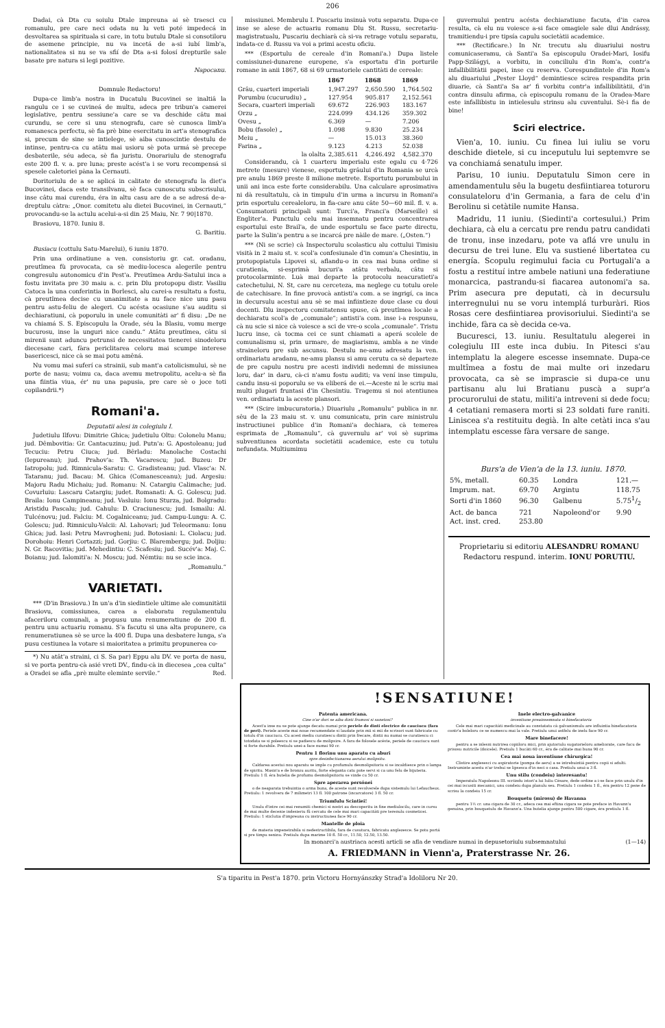206
Dadai, cà Dta cu soiulu Dtale impreuna ai sè traesci cu romanulu, pre care neci odata nu lu veti poté impedecá in desvoltarea sa spirituala si care, in totu butulu Dtale si consotiloru de asemene principie, nu va incetá de a-si iubí limb'a, nationalitatea si nu se va sfií de Dta a-si folosí drepturile sale basate pre natura si legi pozitive.
Napocanu.
Domnule Redactoru!
Dupa-ce limb'a nostra in Ducatulu Bucovinei se inaltiâ la rangulu ce i se cuvineá de multu, adeca pre tribun'a camerei legislative, pentru sessiune'a care se va deschide câtu mai curundu, se cere si unu stenografu, care sè cunosca limb'a romanesca perfectu, sè fia prè bine esercitatu in art'a stenografica si, precum de sine se intielege, sè aiba cunoscintie destulu de intinse, pentru-ca cu atâtu mai usioru sè pota urmá sè precepe desbaterile, séu adeca, sè fia juristu. Onorariulu de stenografu este 200 fl. v. a. pre luna; preste acést'a i se voru recompensá si spesele caletoriei pàna la Cernauti.
Doritoriulu de a se aplicá in calitate de stenografu la diet'a Bucovinei, daca este transilvanu, sè faca cunoscutu subscrisului, inse câtu mai curendu, éra in altu casu are de a se adresá de-a-dreptulu càtra: „Onor. comitetu alu dietei Bucovinei, in Cernauti,“ provocandu-se la actulu acelui-a-si din 25 Maiu, Nr. 7 90|1870.
Brasiovu, 1870. Iuniu 8.
G. Baritiu.
Busiacu (cottulu Satu-Marelui), 6 iuniu 1870.
Prin una ordinatiune a ven. consistoriu gr. cat. oradanu, preutîmea fù provocata, ca sè mediu-locesca alegerile pentru congresulu autonomicu d'in Pest'a. Preutîmea Ardu-Satului inca a fostu invitata pre 30 maiu a. c. prin Dlu protopopu distr. Vasiliu Catoca la una conferintia in Borlesci, alu carei-a resultatu a fostu, cà preutîmea decise cu unanimitate a nu face nice unu pasu pentru astu-feliu de alegeri. Cu acésta ocasiune s'au auditu si dechiaratiuni, cà poporulu in unele comunitàti ar' fi disu: „De ne va chiamá S. S. Episcopulu la Orade, séu la Blasiu, vomu merge bucurosu, inse la unguri nice candu.“ Atâtu preutîmea, câtu si mirenii sunt aduncu petrunsi de necessitatea tienerei sinodeloru diecesane cari, fàra periclitarea celoru mai scumpe interese basericesci, nice cà se mai potu amêná.
Nu vomu mai suferí ca strainii, sub mant'a catolicismului, sè ne porte de nasu; voimu ca, daca avemu metropolitu, acelu-a sè fia una fiintia viua, ér' nu una papusia, pre care sè o joce toti copilandrii.*)
Romani'a.
Deputatii alesi in colegiulu I.
Judetiulu Ilfovu: Dimitrie Ghica; judetiulu Oltu: Colonelu Manu; jud. Dêmbovitia: Gr. Cantacuzinu; jud. Putn'a: G. Apostoleanu; jud Tecuciu: Petru Ciuca; jud. Bêrladu: Manolache Costachi (Iepureanu); jud. Prahov'a: Th. Vacarescu; jud. Buzeu: Dr Iatropolu; jud. Rimnicula-Saratu: C. Gradisteanu; jud. Vlasc'a: N. Tataranu; jud. Bacau: M. Ghica (Comanesceanu); jud. Argesiu: Majoru Radu Michaiu; jud. Romanu: N. Catargiu Calimache; jud. Covurluiu: Lascaru Catargiu; judet. Romanati: A. G. Golescu; jud. Braila: Ionu Campineanu; jud. Vasluiu: Ionu Sturza, jud. Bolgradu: Aristidu Pascalu; jud. Cahulu: D. Craciunescu; jud. Ismailu: Al. Tulcénovu; jud. Falciu: M. Cogalniceanu; jud. Campu-Lungu: A. C. Golescu; jud. Rimniculu-Valcii: Al. Lahovari; jud Teleormanu: Ionu Ghica; jud. Iasi: Petru Mavrogheni; jud. Botosiani: L. Ciolacu; jud. Dorohoiu: Henri Cortazzi; jud. Gorjiu: C. Blarembergu; jud. Doljiu: N. Gr. Racovitia; jud. Mehedintiu: C. Scafesiu; jud. Sucév'a: Maj. C. Boianu; jud. Ialomiti'a: N. Moscu; jud. Némtiu: nu se scie inca.
„Romanulu.“
VARIETATI.
*** (D'in Brasiovu.) In un'a d'in siedintiele ultime ale comunitàtii Brasiovu, comissiunea, carea a elaboratu regulamentulu afaceriloru comunali, a propusu una renumeratiune de 200 fl. pentru unu actuariu romanu. S'a facutu si una alta propunere, ca renumeratiunea sè se urce la 400 fl. Dupa una desbatere lunga, s'a pusu cestiunea la votare si maioritatea a primitu propunerea co-
*) Nu atât'a straini, ci S. Sa par) Eppu alu DV. ve porta de nasu, si ve porta pentru-cà asié vreti DV., findu-cà in diecesea „cea culta“ a Oradei se afla „prè multe eleminte servile.“ Red.
missiunei. Membrulu I. Puscariu insinuà votu separatu. Dupa-ce inse se alese de actuariu romanu Dlu St. Russu, secretariu-magistratualu, Puscariu dechiarà cà si-va retrage votulu separatu, indata-ce d. Russu va voi a primi acestu oficiu.
*** (Esportulu de cereale d'in Romani'a.) Dupa listele comissiunei-dunarene europene, s'a esportatu d'in porturile romane in anii 1867, 68 si 69 urmatoriele cantitàti de cereale:
| | 1867 | 1868 | 1869 |
| --- | --- | --- | --- |
| Grâu, cuarteri imperiali | 1,947.297 | 2,650.590 | 1,764.502 |
| Porumbu (cucurudiu) „ | 127.954 | 905.817 | 2,152.561 |
| Secara, cuarteri imperiali | 69.672 | 226.903 | 183.167 |
| Orzu „ | 224.099 | 434.126 | 359.302 |
| Ovesu „ | 6.369 | — | 7.206 |
| Bobu (fasole) „ | 1.098 | 9.830 | 25.234 |
| Meiu „ | — | 15.013 | 38.360 |
| Farina „ | 9.123 | 4.213 | 52.038 |
| la olalta | 2,385.611 | 4,246.492 | 4,582.370 |
Considerandu, cà 1 cuarteru imperialu este egalu cu 4·726 metrete (mesure) vienese, esportulu grâului d'in Romania se urcà pre anulu 1869 preste 8 milione metrete. Esportutu porumbului in unii ani inca este forte considerabilu. Una calculare aprosimativa ni dà resultatulu, cà in timpulu d'in urma a incursu in Romani'a prin esportulu cerealeloru, in fia-care anu câte 50—60 mil. fl. v. a. Consumatorii principali sunt: Turci'a, Franci'a (Marseille) si Engliter'a. Punctulu celu mai insemnatu pentru concentrarea esportului este Brail'a, de unde esportulu se face parte directu, parte la Sulin'a pentru a se incarcá pre nàile de mare. („Osten.“)
*** (Ni se scrie) cà Inspectorulu scolasticu alu cottului Timisiu visità in 2 maiu st. v. scol'a confesiunale d'in comun'a Chesintiu, in protopopiatula Lipovei si, aflandu-o in cea mai buna ordine si curatienia, si-esprimà bucuri'a atâtu verbalu, câtu si protocolarminte. Luà mai departe la protocolu neacuratieti'a catechetului, N. St, care nu cerceteza, ma neglege cu totulu orele de catechisare. In fine provocà antisti'a com. a se ingrigí, ca inca in decursulu acestui anu sè se mai infiintieze doue clase cu doui docenti. Dlu inspectoru comitatensu spuse, cà preutîmea locale a dechiaratu scol'a de „comunale“; antisti'a com. inse i-a respunsu, cà nu scie si nice cà voiesce a sci de vre-o scola „comunale“. Tristu lucru inse, cà tocma cei ce sunt chiamati a aperá scolele de comunalismu si, prin urmare, de magiarismu, ambla a ne vinde straineloru pre sub ascunsu. Destulu ne-amu adresatu la ven. ordinariatu aradanu, ne-amu plansu si amu cerutu ca sè departeze de pre capulu nostru pre acesti individi nedemni de missiunea loru, dar' in daru, cà-ci n'amu fostu auditi; va vení inse timpulu, candu insu-si poporulu se va eliberá de ei.—Aceste ni le scriu mai multi plugari fruntasi d'in Chesintiu. Tragemu si noi atentiunea ven. ordinariatu la aceste plansori.
*** (Scire imbucuratoria.) Diuariulu „Romanulu“ publica in nr. sêu de la 23 maiu st. v. unu comunicatu, prin care ministrulu instructiunei publice d'in Romani'a dechiara, cà temerea esprimata de „Romanulu“, cà guvernulu ar' voi sè suprima subventiunea acordata societàtii academice, este cu totulu nefundata. Multiumimu
guvernului pentru acésta dechiaratiune facuta, d'in carea resulta, cà elu nu voiesce a-si face omagiele sale dlui Andrássy, tramitiendu-i pre tipsía capulu societàtii academice.
*** (Rectificare.) In Nr. trecutu alu diuariului nostru comunicaseramu, cà Santi'a Sa episcopulu Oradei-Mari, Iosifu Papp-Szilágyi, a vorbitu, in conciliulu d'in Rom'a, contr'a infallibilitàtii papei, inse cu reserva. Corespundintele d'in Rom'a alu diuariului „Pester Lloyd“ demintiesce scirea respandita prin diuarie, cà Santi'a Sa ar' fi vorbitu contr'a infallibilitàtii, d'in contra dinsulu afirma, cà episcopulu romanu de la Oradea-Mare este infallibistu in intielesulu strinsu alu cuventului. Sè-i fia de bine!
Sciri electrice.
Vien'a, 10. iuniu. Cu finea lui iuliu se voru deschide dietele, si cu inceputulu lui septemvre se va conchiamá senatulu imper.
Parisu, 10 iuniu. Deputatulu Simon cere in amendamentulu sêu la bugetu desfiintiarea toturoru consulateloru d'in Germania, a fara de celu d'in Berolinu si cetàtile numite Hansa.
Madridu, 11 iuniu. (Siedinti'a cortesului.) Prim dechiara, cà elu a cercatu pre rendu patru candidati de tronu, inse inzedaru, pote va aflá vre unulu in decursu de trei lune. Elu va sustiené libertatea cu energía. Scopulu regimului facia cu Portugali'a a fostu a restituí intre ambele natiuni una federatiune monarcica, pastrandu-si fiacarea autonomi'a sa. Prim asecura pre deputati, cà in decursulu interregnului nu se voru intemplá turburàri. Rios Rosas cere desfiintiarea provisoriului. Siedinti'a se inchide, fàra ca sè decida ce-va.
Bucuresci, 13. iuniu. Resultatulu alegerei in colegiulu III este inca dubiu. In Pitesci s'au intemplatu la alegere escesse insemnate. Dupa-ce multîmea a fostu de mai multe ori inzedaru provocata, ca sè se imprascie si dupa-ce unu partisanu alu lui Bratianu puscà a supr'a procurorului de statu, militi'a intreveni si dede focu; 4 cetatiani remasera morti si 23 soldati fure raniti. Liniscea s'a restituitu degià. In alte cetàti inca s'au intemplatu escesse fàra versare de sange.
Burs'a de Vien'a de la 13. iuniu. 1870.
| 5%, metall. | 60.35 | Londra | 121.— |
| Imprum. nat. | 69.70 | Argintu | 118.75 |
| Sorti d'in 1860 | 96.30 | Galbenu | 5.751/2 |
| Act. de banca | 721 | Napoleond'or | 9.90 |
| Act. inst. cred. | 253.80 | | |
Proprietariu si editoriu ALESANDRU ROMANU
Redactoru respund. interim. IONU PORUTIU.
!SENSATIUNE!
Patenta americana.
Cine n'ar dori se aiba dinti frumosi si sanetosi?
Acest'a inse nu se pote ajunge decatu numai prin periele de dinti electrice de cauciucu (fara de peri). Periele aceste mai noue recumendate si laudate prin mii si mii de scrisori sunt fabricate cu totulu d'in cauciucu. Cu acest mediu curatiescu dintii prin frecare, dintii nu numai se curatiescu ci totodata se si poleescu si se padiescu de molipsire. A fara de folosele acéste, periele de cauciucu sunt si forte durabile. Pretiulu unei-a face numai 90 cr.
Pentru 1 florinu unu aparatu cu aburi
spre desinfectiunarea aerului molipsitu.
Caldarea acestui nou aparatu se imple cu profumulu desmolipsitoriu si se incaldiesce prin o lampa de spiritu. Masin'a e de bronzu auritu, forte eleganta catu pote servi si ca unu felu de bijuteria. Pretiulu 1 fl. éra butelia de profumu desmolipsitoriu se vinde cu 50 cr.
Spre aperarea persónei
o de neaparata trebuintia o arma buna, de aceste sunt revolverele dupa sistemulu lui Lefaucheux. Pretiulu: 1 revolveru de 7 milimetri 13 fl. 100 patrone (incarcatore) 3 fl. 50 cr.
Triumfulu Scintiei!
Unulu d'intre cei mai renumiti chemici si nostri au descoperitu in fine mediulocilu, care in cursu de mai multe decenie indesieriu fû cercatu de cele mai mari capacitàti pre terenulu cosmeticei. Pretiulu: 1 sticlutia d'impreuna cu instructiunea face 90 cr.
Mantelle de ploia
de materia impenetrabila si nedestructibila, fara de cusutura, fabricatu anglezesce. Se potu portá si pre timpu seninu. Pretiulu dupa marime 10 fl. 50 cr., 11.50, 12.50, 13.50.
Inele electro-galvanice
inventiune preainsemnata si binefacatoria
Cele mai mari capacitàti medicinale au constatatu cà galvanismulu are influintia binefacatoria contr'a boleloru ce se numescu mai la vale. Pretiulu unui astfelu de inelu face 90 cr.
Mare binefacere!
pentru a se inlesni nutrirea copiiloru mici, prin ajutoriulu sugatorieloru ameliorate, care facu de prisosu nutricile (doicele). Pretiulu 1 bucàti 60 cr., éra de calitate mai buna 90 cr.
Cea mai noua inventiune chirurgica!
Clistire anglesesci cu aspiratorie (pompa de aeru) a se intrebuintiá pentru copii si adulti. Instruminte acestu n'ar trebui se lipsesca d'in neci o casa. Pretiulu unui-a 3 fl.
Unu stilu (condeiu) interesantu!
Imperatulu Napoleonu III. scriindu istori'a lui Iuliu Césare, dede ordine a i-se face prin unulu d'in cei mai iscusiti mecanici, unu condeiu dupa planulu seu. Pretiulu 1 condeiu 1 fl., éra pentru 12 pene de scrisu la condeiu 15 cr.
Bouquetu (mirosu) de Havanna
pentru 1½ cr. una cigara de 30 cr., adeca cea mai eftina cigara se pote preface in Havann'a genuina, prin bouquetulu de Havann'a. Una butelia ajunge pentru 500 cigare, éra pretiulu 1 fl.
In monarci'a austriaca acesti articli se afla de vendiare numai in depusetoriulu subsemnatului (1—14)
A. FRIEDMANN in Vienn'a, Praterstrasse Nr. 26.
S'a tiparitu in Pest'a 1870. prin Victoru Hornyánszky Strad'a Idoliloru Nr 20.